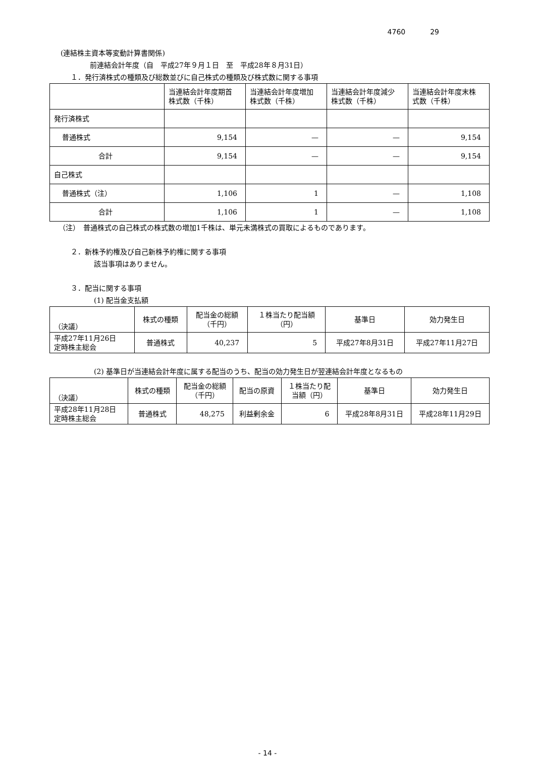4760 29
(連結株主資本等変動計算書関係)
前連結会計年度（自　平成27年９月１日　至　平成28年８月31日）
１．発行済株式の種類及び総数並びに自己株式の種類及び株式数に関する事項
| | 当連結会計年度期首 株式数（千株） | 当連結会計年度増加 株式数（千株） | 当連結会計年度減少 株式数（千株） | 当連結会計年度末株 式数（千株） |
| --- | --- | --- | --- | --- |
| 発行済株式 | | | | |
| 普通株式 | 9,154 | — | — | 9,154 |
| 合計 | 9,154 | — | — | 9,154 |
| 自己株式 | | | | |
| 普通株式（注） | 1,106 | 1 | — | 1,108 |
| 合計 | 1,106 | 1 | — | 1,108 |
（注）　普通株式の自己株式の株式数の増加1千株は、単元未満株式の買取によるものであります。
２．新株予約権及び自己新株予約権に関する事項
該当事項はありません。
３．配当に関する事項
(1) 配当金支払額
| （決議） | 株式の種類 | 配当金の総額 （千円） | １株当たり配当額 （円） | 基準日 | 効力発生日 |
| --- | --- | --- | --- | --- | --- |
| 平成27年11月26日 定時株主総会 | 普通株式 | 40,237 | 5 | 平成27年8月31日 | 平成27年11月27日 |
(2) 基準日が当連結会計年度に属する配当のうち、配当の効力発生日が翌連結会計年度となるもの
| （決議） | 株式の種類 | 配当金の総額 （千円） | 配当の原資 | １株当たり配 当額（円） | 基準日 | 効力発生日 |
| --- | --- | --- | --- | --- | --- | --- |
| 平成28年11月28日 定時株主総会 | 普通株式 | 48,275 | 利益剰余金 | 6 | 平成28年8月31日 | 平成28年11月29日 |
- 14 -